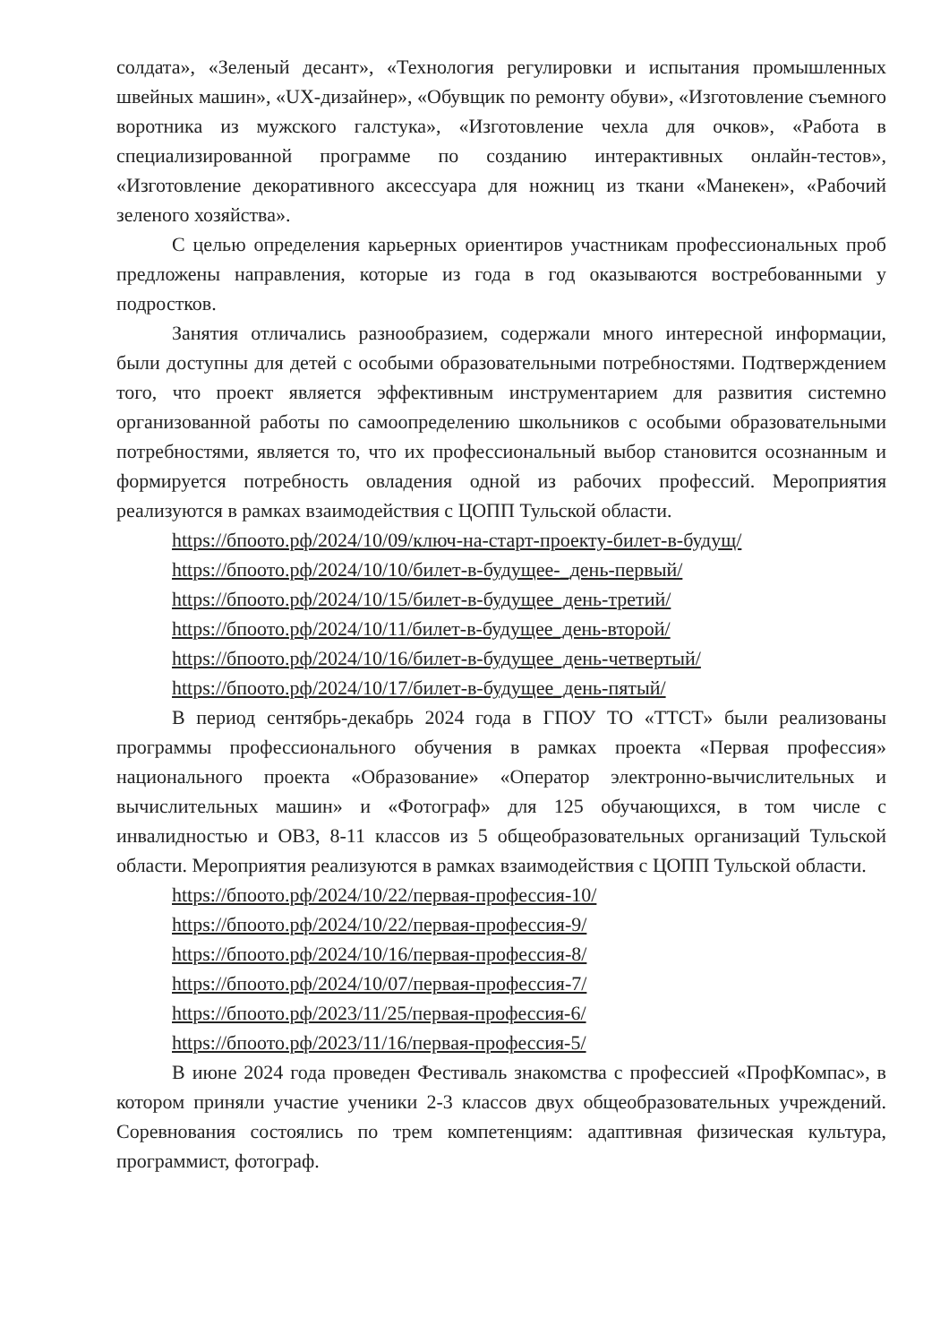солдата», «Зеленый десант», «Технология регулировки и испытания промышленных швейных машин», «UX-дизайнер», «Обувщик по ремонту обуви», «Изготовление съемного воротника из мужского галстука», «Изготовление чехла для очков», «Работа в специализированной программе по созданию интерактивных онлайн-тестов», «Изготовление декоративного аксессуара для ножниц из ткани «Манекен», «Рабочий зеленого хозяйства».
С целью определения карьерных ориентиров участникам профессиональных проб предложены направления, которые из года в год оказываются востребованными у подростков.
Занятия отличались разнообразием, содержали много интересной информации, были доступны для детей с особыми образовательными потребностями. Подтверждением того, что проект является эффективным инструментарием для развития системно организованной работы по самоопределению школьников с особыми образовательными потребностями, является то, что их профессиональный выбор становится осознанным и формируется потребность овладения одной из рабочих профессий. Мероприятия реализуются в рамках взаимодействия с ЦОПП Тульской области.
https://бпоото.рф/2024/10/09/ключ-на-старт-проекту-билет-в-будущ/
https://бпоото.рф/2024/10/10/билет-в-будущее-_день-первый/
https://бпоото.рф/2024/10/15/билет-в-будущее_день-третий/
https://бпоото.рф/2024/10/11/билет-в-будущее_день-второй/
https://бпоото.рф/2024/10/16/билет-в-будущее_день-четвертый/
https://бпоото.рф/2024/10/17/билет-в-будущее_день-пятый/
В период сентябрь-декабрь 2024 года в ГПОУ ТО «ТТСТ» были реализованы программы профессионального обучения в рамках проекта «Первая профессия» национального проекта «Образование» «Оператор электронно-вычислительных и вычислительных машин» и «Фотограф» для 125 обучающихся, в том числе с инвалидностью и ОВЗ, 8-11 классов из 5 общеобразовательных организаций Тульской области. Мероприятия реализуются в рамках взаимодействия с ЦОПП Тульской области.
https://бпоото.рф/2024/10/22/первая-профессия-10/
https://бпоото.рф/2024/10/22/первая-профессия-9/
https://бпоото.рф/2024/10/16/первая-профессия-8/
https://бпоото.рф/2024/10/07/первая-профессия-7/
https://бпоото.рф/2023/11/25/первая-профессия-6/
https://бпоото.рф/2023/11/16/первая-профессия-5/
В июне 2024 года проведен Фестиваль знакомства с профессией «ПрофКомпас», в котором приняли участие ученики 2-3 классов двух общеобразовательных учреждений. Соревнования состоялись по трем компетенциям: адаптивная физическая культура, программист, фотограф.